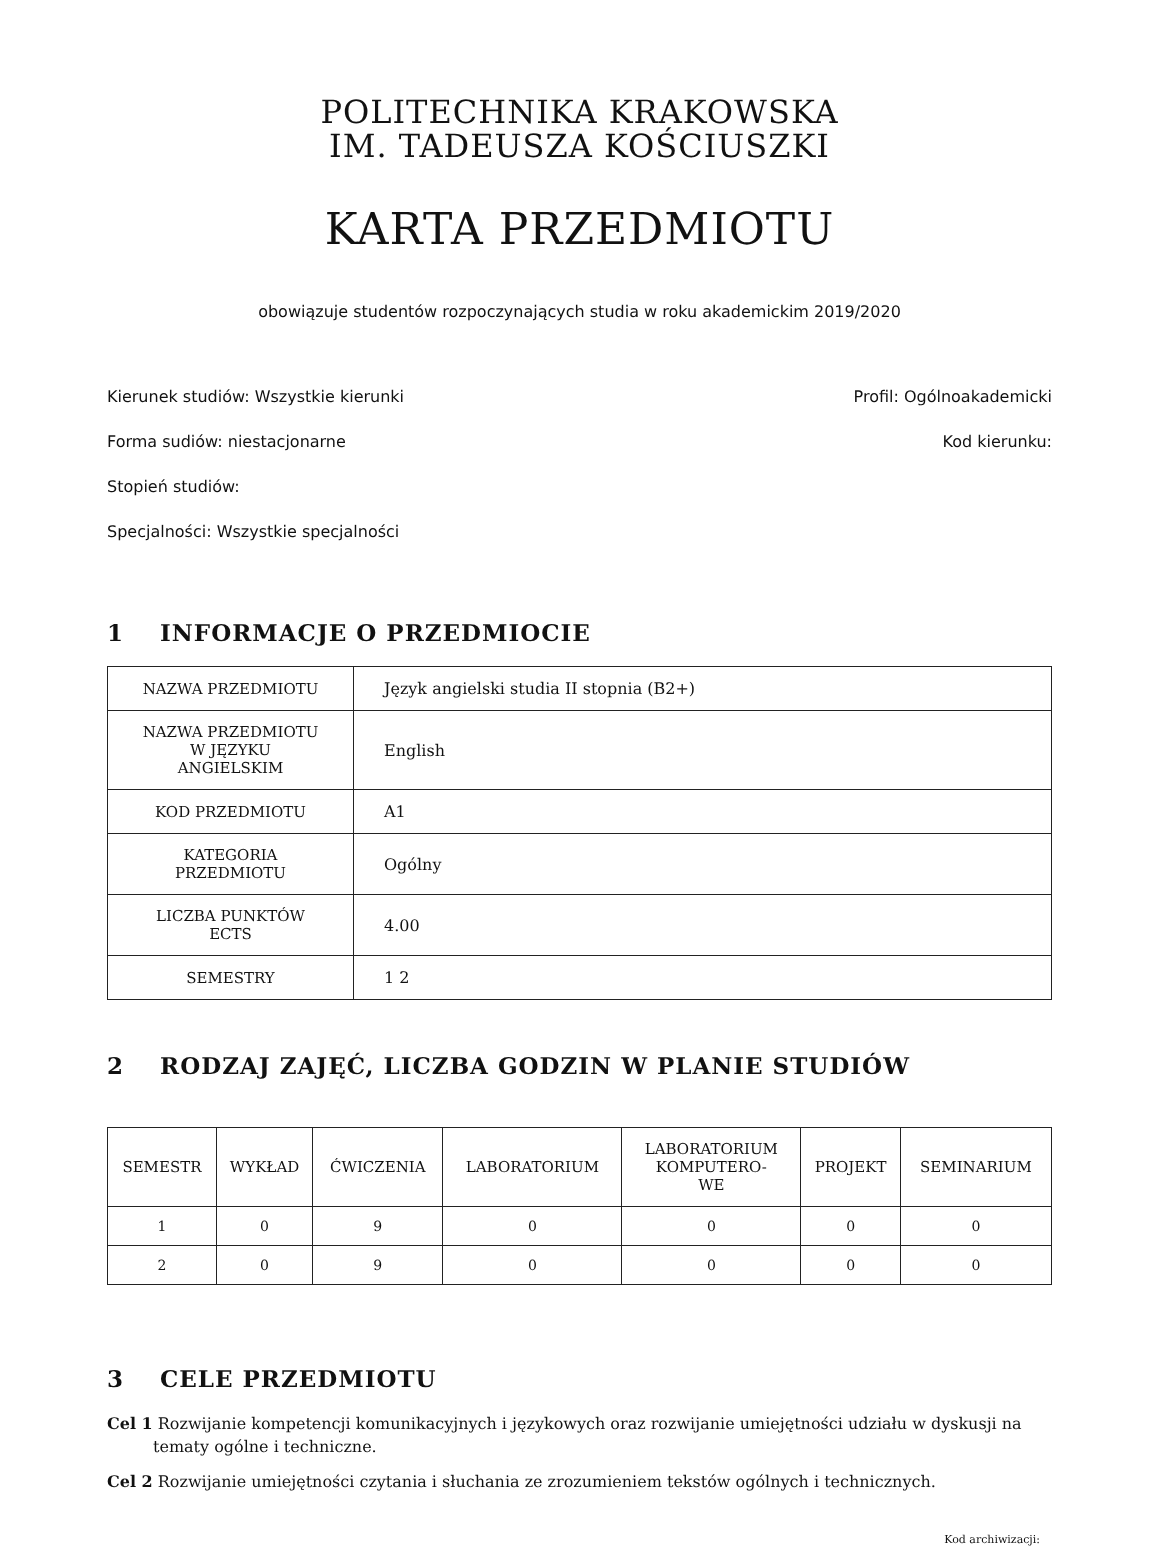POLITECHNIKA KRAKOWSKA
IM. TADEUSZA KOŚCIUSZKI
KARTA PRZEDMIOTU
obowiązuje studentów rozpoczynających studia w roku akademickim 2019/2020
Kierunek studiów: Wszystkie kierunki Profil: Ogólnoakademicki
Forma sudiów: niestacjonarne Kod kierunku:
Stopień studiów:
Specjalności: Wszystkie specjalności
1 INFORMACJE O PRZEDMIOCIE
| NAZWA PRZEDMIOTU | Język angielski studia II stopnia (B2+) |
| NAZWA PRZEDMIOTU W JĘZYKU ANGIELSKIM | English |
| KOD PRZEDMIOTU | A1 |
| KATEGORIA PRZEDMIOTU | Ogólny |
| LICZBA PUNKTÓW ECTS | 4.00 |
| SEMESTRY | 1 2 |
2 RODZAJ ZAJĘĆ, LICZBA GODZIN W PLANIE STUDIÓW
| SEMESTR | WYKŁAD | ĆWICZENIA | LABORATORIUM | LABORATORIUM KOMPUTERO- WE | PROJEKT | SEMINARIUM |
| --- | --- | --- | --- | --- | --- | --- |
| 1 | 0 | 9 | 0 | 0 | 0 | 0 |
| 2 | 0 | 9 | 0 | 0 | 0 | 0 |
3 CELE PRZEDMIOTU
Cel 1 Rozwijanie kompetencji komunikacyjnych i językowych oraz rozwijanie umiejętności udziału w dyskusji na tematy ogólne i techniczne.
Cel 2 Rozwijanie umiejętności czytania i słuchania ze zrozumieniem tekstów ogólnych i technicznych.
Kod archiwizacji: